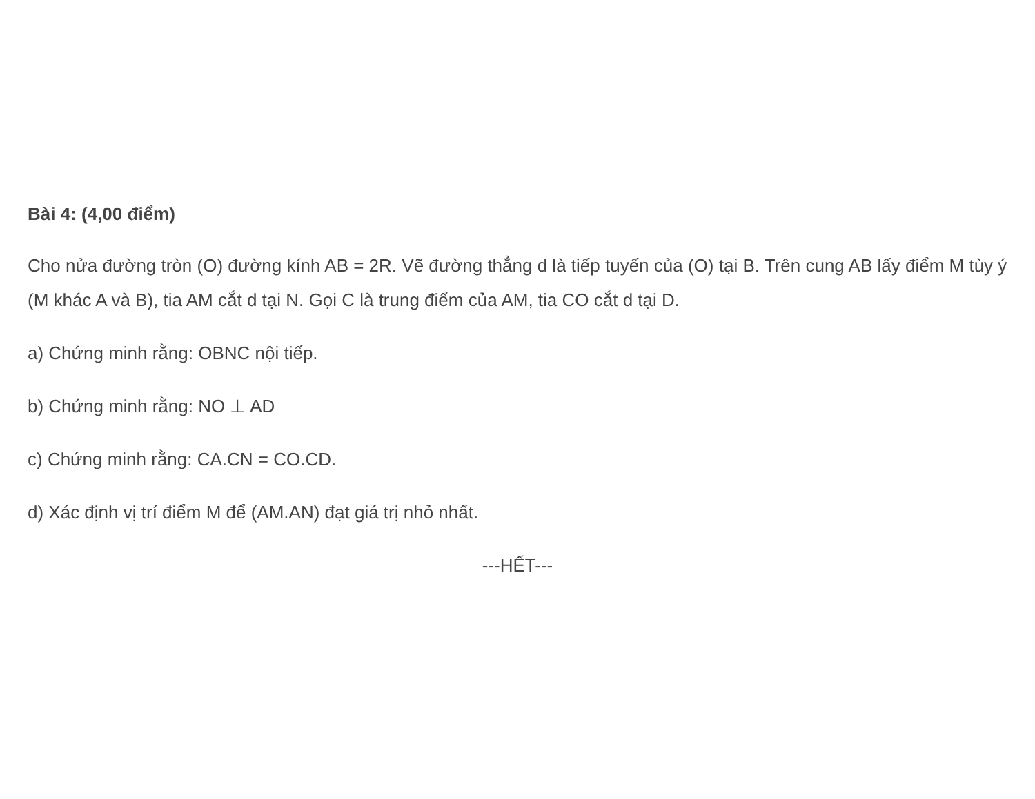Bài 4: (4,00 điểm)
Cho nửa đường tròn (O) đường kính AB = 2R. Vẽ đường thẳng d là tiếp tuyến của (O) tại B. Trên cung AB lấy điểm M tùy ý (M khác A và B), tia AM cắt d tại N. Gọi C là trung điểm của AM, tia CO cắt d tại D.
a) Chứng minh rằng: OBNC nội tiếp.
b) Chứng minh rằng: NO ⊥ AD
c) Chứng minh rằng: CA.CN = CO.CD.
d) Xác định vị trí điểm M để (AM.AN) đạt giá trị nhỏ nhất.
---HẾT---